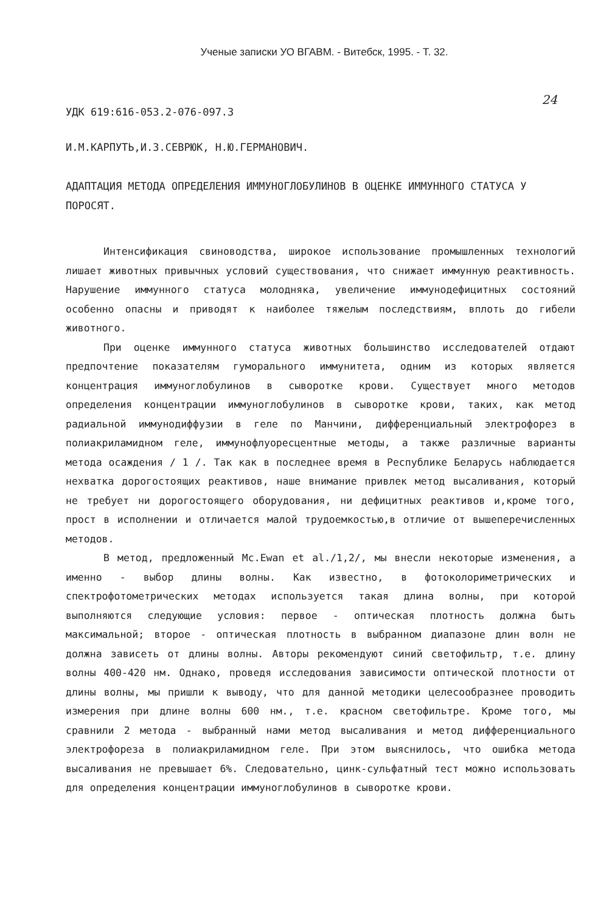Ученые записки УО ВГАВМ. - Витебск, 1995. - Т. 32.
УДК 619:616-053.2-076-097.3 24
И.М.КАРПУТЬ,И.З.СЕВРЮК, Н.Ю.ГЕРМАНОВИЧ.
АДАПТАЦИЯ МЕТОДА ОПРЕДЕЛЕНИЯ ИММУНОГЛОБУЛИНОВ В ОЦЕНКЕ ИММУННОГО СТАТУСА У ПОРОСЯТ.
Интенсификация свиноводства, широкое использование промышленных технологий лишает животных привычных условий существования, что снижает иммунную реактивность. Нарушение иммунного статуса молодняка, увеличение иммунодефицитных состояний особенно опасны и приводят к наиболее тяжелым последствиям, вплоть до гибели животного.
При оценке иммунного статуса животных большинство исследователей отдают предпочтение показателям гуморального иммунитета, одним из которых является концентрация иммуноглобулинов в сыворотке крови. Существует много методов определения концентрации иммуноглобулинов в сыворотке крови, таких, как метод радиальной иммунодиффузии в геле по Манчини, дифференциальный электрофорез в полиакриламидном геле, иммунофлуоресцентные методы, а также различные варианты метода осаждения / 1 /. Так как в последнее время в Республике Беларусь наблюдается нехватка дорогостоящих реактивов, наше внимание привлек метод высаливания, который не требует ни дорогостоящего оборудования, ни дефицитных реактивов и,кроме того, прост в исполнении и отличается малой трудоемкостью,в отличие от вышеперечисленных методов.
В метод, предложенный Mc.Ewan et al./1,2/, мы внесли некоторые изменения, а именно - выбор длины волны. Как известно, в фотоколориметрических и спектрофотометрических методах используется такая длина волны, при которой выполняются следующие условия: первое - оптическая плотность должна быть максимальной; второе - оптическая плотность в выбранном диапазоне длин волн не должна зависеть от длины волны. Авторы рекомендуют синий светофильтр, т.е. длину волны 400-420 нм. Однако, проведя исследования зависимости оптической плотности от длины волны, мы пришли к выводу, что для данной методики целесообразнее проводить измерения при длине волны 600 нм., т.е. красном светофильтре. Кроме того, мы сравнили 2 метода - выбранный нами метод высаливания и метод дифференциального электрофореза в полиакриламидном геле. При этом выяснилось, что ошибка метода высаливания не превышает 6%. Следовательно, цинк-сульфатный тест можно использовать для определения концентрации иммуноглобулинов в сыворотке крови.